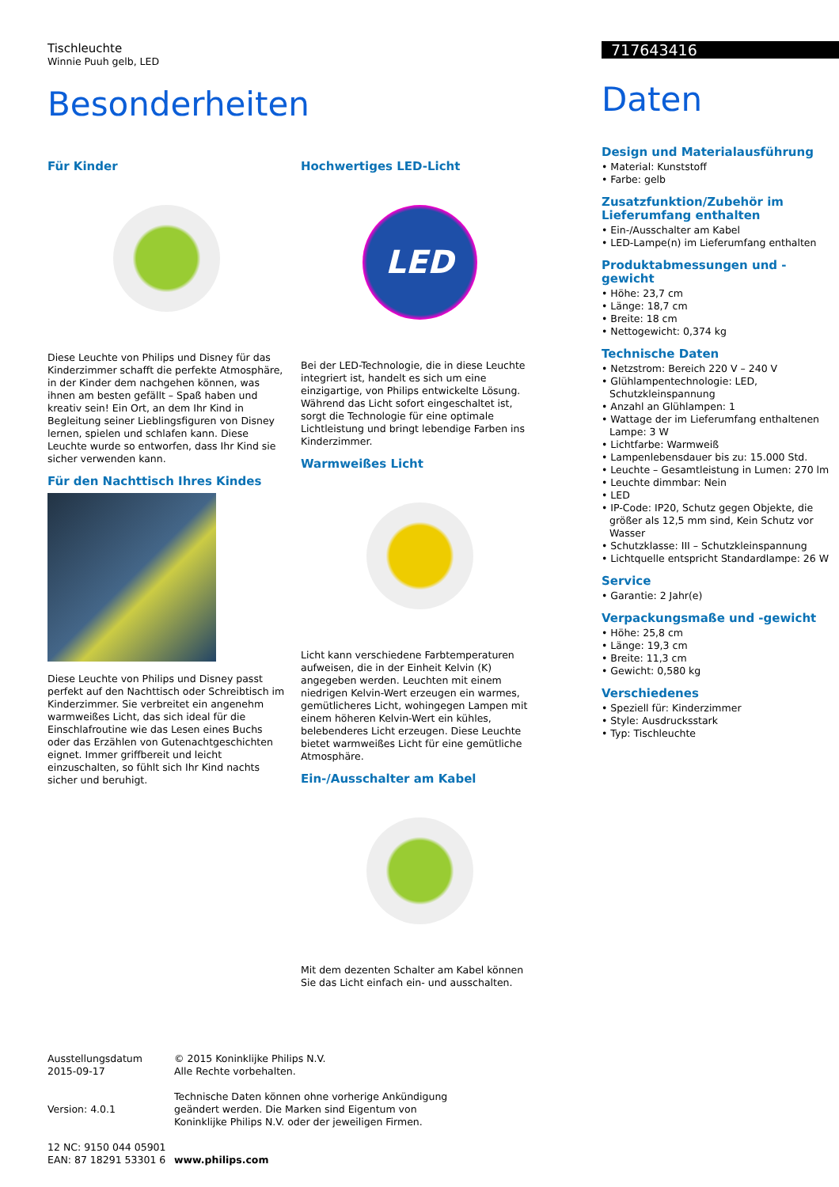Tischleuchte
Winnie Puuh gelb, LED
Besonderheiten
Für Kinder
Diese Leuchte von Philips und Disney für das Kinderzimmer schafft die perfekte Atmosphäre, in der Kinder dem nachgehen können, was ihnen am besten gefällt – Spaß haben und kreativ sein! Ein Ort, an dem Ihr Kind in Begleitung seiner Lieblingsfiguren von Disney lernen, spielen und schlafen kann. Diese Leuchte wurde so entworfen, dass Ihr Kind sie sicher verwenden kann.
Für den Nachttisch Ihres Kindes
Diese Leuchte von Philips und Disney passt perfekt auf den Nachttisch oder Schreibtisch im Kinderzimmer. Sie verbreitet ein angenehm warmweißes Licht, das sich ideal für die Einschlafroutine wie das Lesen eines Buchs oder das Erzählen von Gutenachtgeschichten eignet. Immer griffbereit und leicht einzuschalten, so fühlt sich Ihr Kind nachts sicher und beruhigt.
Hochwertiges LED-Licht
LED
Bei der LED-Technologie, die in diese Leuchte integriert ist, handelt es sich um eine einzigartige, von Philips entwickelte Lösung. Während das Licht sofort eingeschaltet ist, sorgt die Technologie für eine optimale Lichtleistung und bringt lebendige Farben ins Kinderzimmer.
Warmweißes Licht
Licht kann verschiedene Farbtemperaturen aufweisen, die in der Einheit Kelvin (K) angegeben werden. Leuchten mit einem niedrigen Kelvin-Wert erzeugen ein warmes, gemütlicheres Licht, wohingegen Lampen mit einem höheren Kelvin-Wert ein kühles, belebenderes Licht erzeugen. Diese Leuchte bietet warmweißes Licht für eine gemütliche Atmosphäre.
Ein-/Ausschalter am Kabel
Mit dem dezenten Schalter am Kabel können Sie das Licht einfach ein- und ausschalten.
717643416
Daten
Design und Materialausführung
• Material: Kunststoff
• Farbe: gelb
Zusatzfunktion/Zubehör im Lieferumfang enthalten
• Ein-/Ausschalter am Kabel
• LED-Lampe(n) im Lieferumfang enthalten
Produktabmessungen und -gewicht
• Höhe: 23,7 cm
• Länge: 18,7 cm
• Breite: 18 cm
• Nettogewicht: 0,374 kg
Technische Daten
• Netzstrom: Bereich 220 V – 240 V
• Glühlampentechnologie: LED, Schutzkleinspannung
• Anzahl an Glühlampen: 1
• Wattage der im Lieferumfang enthaltenen Lampe: 3 W
• Lichtfarbe: Warmweiß
• Lampenlebensdauer bis zu: 15.000 Std.
• Leuchte – Gesamtleistung in Lumen: 270 lm
• Leuchte dimmbar: Nein
• LED
• IP-Code: IP20, Schutz gegen Objekte, die größer als 12,5 mm sind, Kein Schutz vor Wasser
• Schutzklasse: III – Schutzkleinspannung
• Lichtquelle entspricht Standardlampe: 26 W
Service
• Garantie: 2 Jahr(e)
Verpackungsmaße und -gewicht
• Höhe: 25,8 cm
• Länge: 19,3 cm
• Breite: 11,3 cm
• Gewicht: 0,580 kg
Verschiedenes
• Speziell für: Kinderzimmer
• Style: Ausdrucksstark
• Typ: Tischleuchte
Ausstellungsdatum
2015-09-17
Version: 4.0.1
12 NC: 9150 044 05901
EAN: 87 18291 53301 6
© 2015 Koninklijke Philips N.V.
Alle Rechte vorbehalten.
Technische Daten können ohne vorherige Ankündigung
geändert werden. Die Marken sind Eigentum von
Koninklijke Philips N.V. oder der jeweiligen Firmen.
www.philips.com